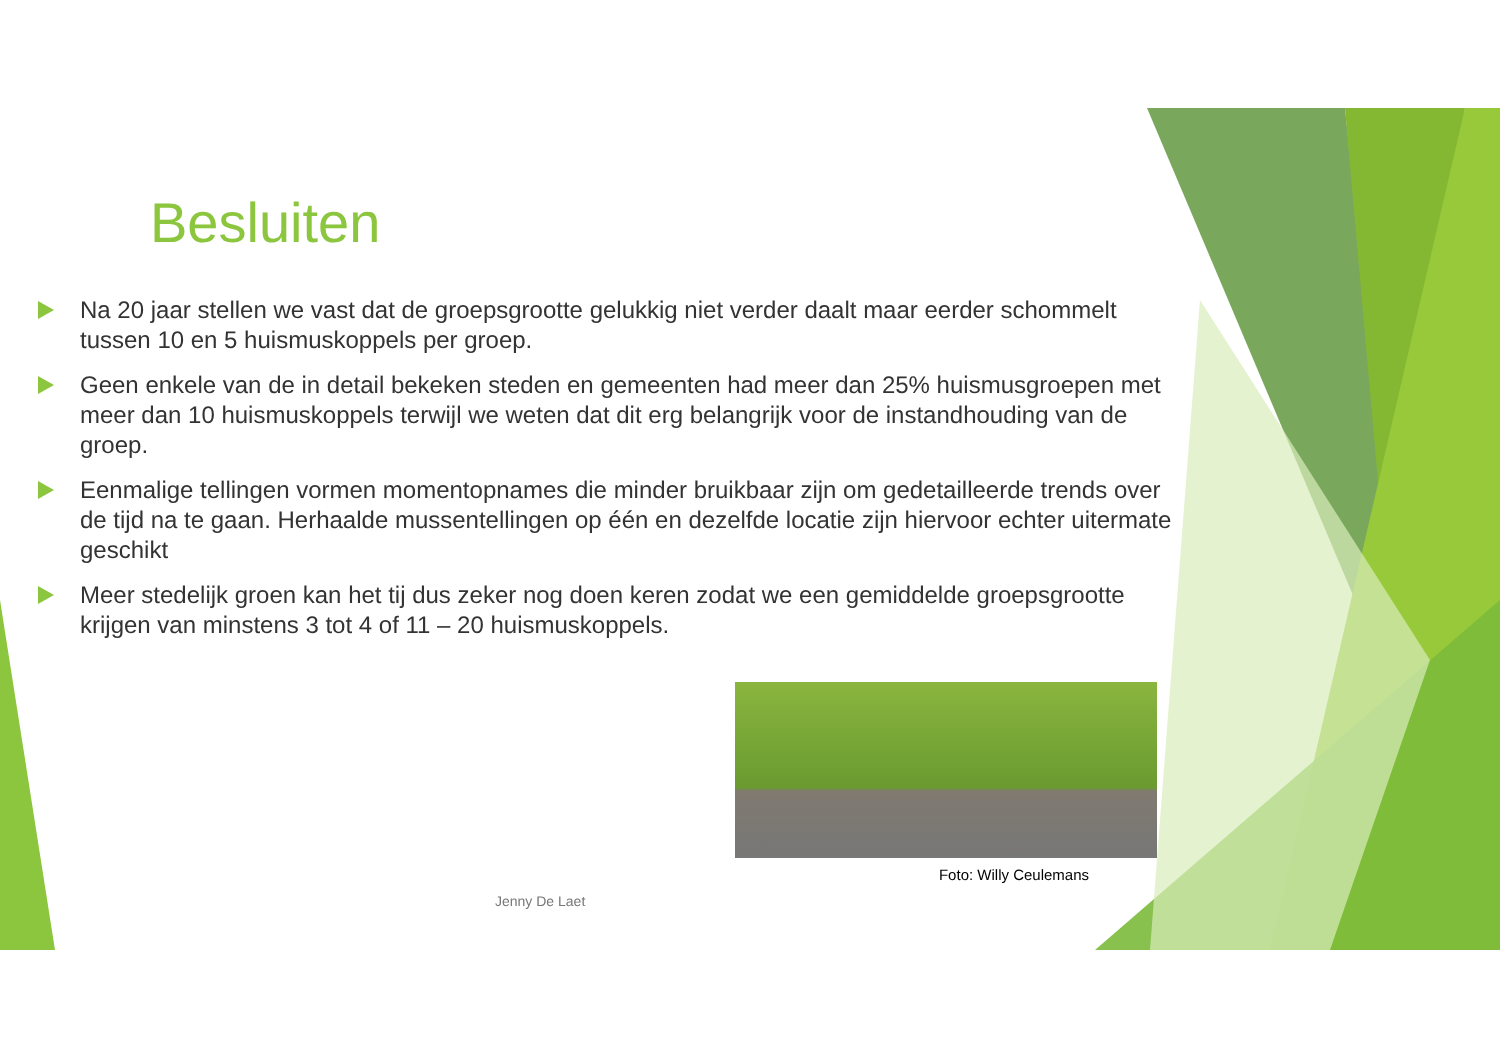Besluiten
Na 20 jaar stellen we vast dat de groepsgrootte gelukkig niet verder daalt maar eerder schommelt tussen 10 en 5 huismuskoppels per groep.
Geen enkele van de in detail bekeken steden en gemeenten had meer dan 25% huismusgroepen met meer dan 10 huismuskoppels terwijl we weten dat dit erg belangrijk voor de instandhouding van de groep.
Eenmalige tellingen vormen momentopnames die minder bruikbaar zijn om gedetailleerde trends over de tijd na te gaan. Herhaalde mussentellingen op één en dezelfde locatie zijn hiervoor echter uitermate geschikt
Meer stedelijk groen kan het tij dus zeker nog doen keren zodat we een gemiddelde groepsgrootte krijgen van minstens 3 tot 4 of 11 – 20 huismuskoppels.
Foto: Willy Ceulemans
Jenny De Laet